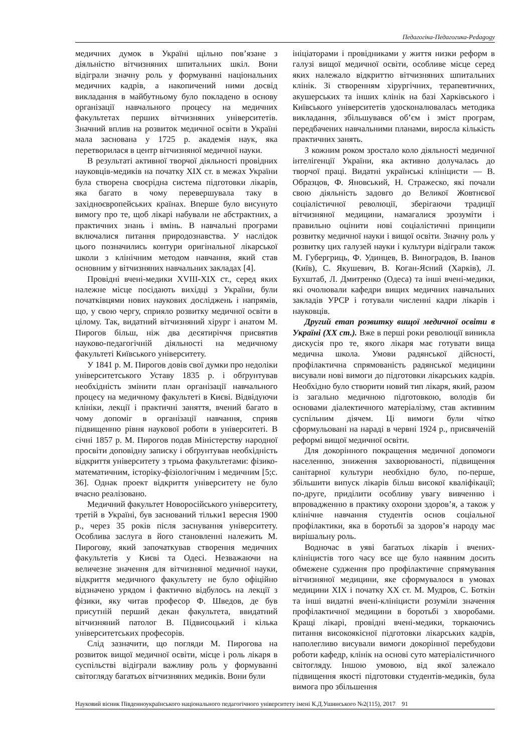Педагогіка-Педагогика-Pedagogy
медичних думок в Україні щільно пов’язане з діяльністю вітчизняних шпитальних шкіл. Вони відіграли значну роль у формуванні національних медичних кадрів, а накопичений ними досвід викладання в майбутньому було покладено в основу організації навчального процесу на медичних факультетах перших вітчизняних університетів. Значний вплив на розвиток медичної освіти в Україні мала заснована у 1725 р. академія наук, яка перетворилася в центр вітчизняної медичної науки.
В результаті активної творчої діяльності провідних науковців-медиків на початку ХІХ ст. в межах України була створена своєрідна система підготовки лікарів, яка багато в чому перевершувала таку в західноєвропейських країнах. Вперше було висунуто вимогу про те, щоб лікарі набували не абстрактних, а практичних знань і вмінь. В навчальні програми включалися питання природознавства. У наслідок цього позначились контури оригінальної лікарської школи з клінічним методом навчання, який став основним у вітчизняних навчальних закладах [4].
Провідні вчені-медики XVIII-ХІХ ст., серед яких належне місце посідають вихідці з України, були початківцями нових наукових досліджень і напрямів, що, у свою чергу, сприяло розвитку медичної освіти в цілому. Так, видатний вітчизняний хірург і анатом М. Пирогов більш, ніж два десятиріччя присвятив науково-педагогічній діяльності на медичному факультеті Київського університету.
У 1841 р. М. Пирогов довів свої думки про недоліки університетського Уставу 1835 р. і обґрунтував необхідність змінити план організації навчального процесу на медичному факультеті в Києві. Відвідуючи клініки, лекції і практичні заняття, вчений багато в чому допоміг в організації навчання, сприяв підвищенню рівня наукової роботи в університеті. В січні 1857 р. М. Пирогов подав Міністерству народної просвіти доповідну записку і обґрунтував необхідність відкриття університету з трьома факультетами: фізико-математичним, історіку-фізіологічним і медичним [5;с. 36]. Однак проект відкриття університету не було вчасно реалізовано.
Медичний факультет Новоросійського університету, третій в Україні, був заснований тільки1 вересня 1900 р., через 35 років після заснування університету. Особлива заслуга в його становленні належить М. Пирогову, який започаткував створення медичних факультетів у Києві та Одесі. Незважаючи на величезне значення для вітчизняної медичної науки, відкриття медичного факультету не було офіційно відзначено урядом і фактично відбулось на лекції з фізики, яку читав професор Ф. Шведов, де був присутній перший декан факультета, ввидатний вітчизняний патолог В. Підвисоцький і кілька університетських професорів.
Слід зазначити, що погляди М. Пирогова на розвиток вищої медичної освіти, місце і роль лікаря в суспільстві відіграли важливу роль у формуванні світогляду багатьох вітчизняних медиків. Вони були
ініціаторами і провідниками у життя низки реформ в галузі вищої медичної освіти, особливе місце серед яких належало відкриттю вітчизняних шпитальних клінік. Зі створенням хірургічних, терапевтичних, акушерських та інших клінік на базі Харківського і Київського університетів удосконалювалась методика викладання, збільшувався об’єм і зміст програм, передбачених навчальними планами, виросла кількість практичних занять.
З кожним роком зростало коло діяльності медичної інтелігенції України, яка активно долучалась до творчої праці. Видатні українські клініцисти — В. Образцов, Ф. Яновський, Н. Стражеско, які почали свою діяльність задовго до Великої Жовтнєвої соціалістичної революції, зберігаючи традиції вітчизняної медицини, намагалися зрозуміти і правильно оцінити нові соціалістичні принципи розвитку медичної науки і вищої освіти. Значну роль у розвитку цих галузей науки і культури відіграли також М. Губергриць, Ф. Удинцев, В. Виноградов, В. Іванов (Київ), С. Якушевич, В. Коган-Ясний (Харків), Л. Бухштаб, Л. Дмитренко (Одеса) та інші вчені-медики, які очолювали кафедри вищих медичних навчальних закладів УРСР і готували численні кадри лікарів і науковців.
Другий етап розвитку вищої медичної освіти в Україні (ХХ ст.). Вже в перші роки революції виникла дискусія про те, якого лікаря має готувати вища медична школа. Умови радянської дійсності, профілактична спрямованість радянської медицини висували нові вимоги до підготовки лікарських кадрів. Необхідно було створити новий тип лікаря, який, разом із загально медичною підготовкою, володів би основами діалектичного матеріалізму, став активним суспільним діячем. Ці вимоги були чітко сформульовані на нараді в червні 1924 р., присвяченій реформі вищої медичної освіти.
Для докорінного покращення медичної допомоги населенню, зниження захворюваності, підвищення санітарної культури необхідно було, по-перше, збільшити випуск лікарів більш високої кваліфікації; по-друге, приділити особливу увагу вивченню і впровадженню в практику охорони здоров’я, а також у клінічне навчання студентів основ соціальної профілактики, яка в боротьбі за здоров’я народу має вирішальну роль.
Водночас в уяві багатьох лікарів і вчених-клініцистів того часу все ще було наявним досить обмежене судження про профілактичне спрямування вітчизняної медицини, яке сформувалося в умовах медицини ХІХ і початку ХХ ст. М. Мудров, С. Боткін та інші видатні вчені-клініцисти розуміли значення профілактичної медицини в боротьбі з хворобами. Кращі лікарі, провідні вчені-медики, торкаючись питання високоякісної підготовки лікарських кадрів, наполегливо висували вимоги докорінної перебудови роботи кафедр, клінік на основі суто матеріалістичного світогляду. Іншою умовою, від якої залежало підвищення якості підготовки студентів-медиків, була вимога про збільшення
Науковий вісник Південноукраїнського національного педагогічного університету імені К.Д.Ушинського №2(115), 2017 91